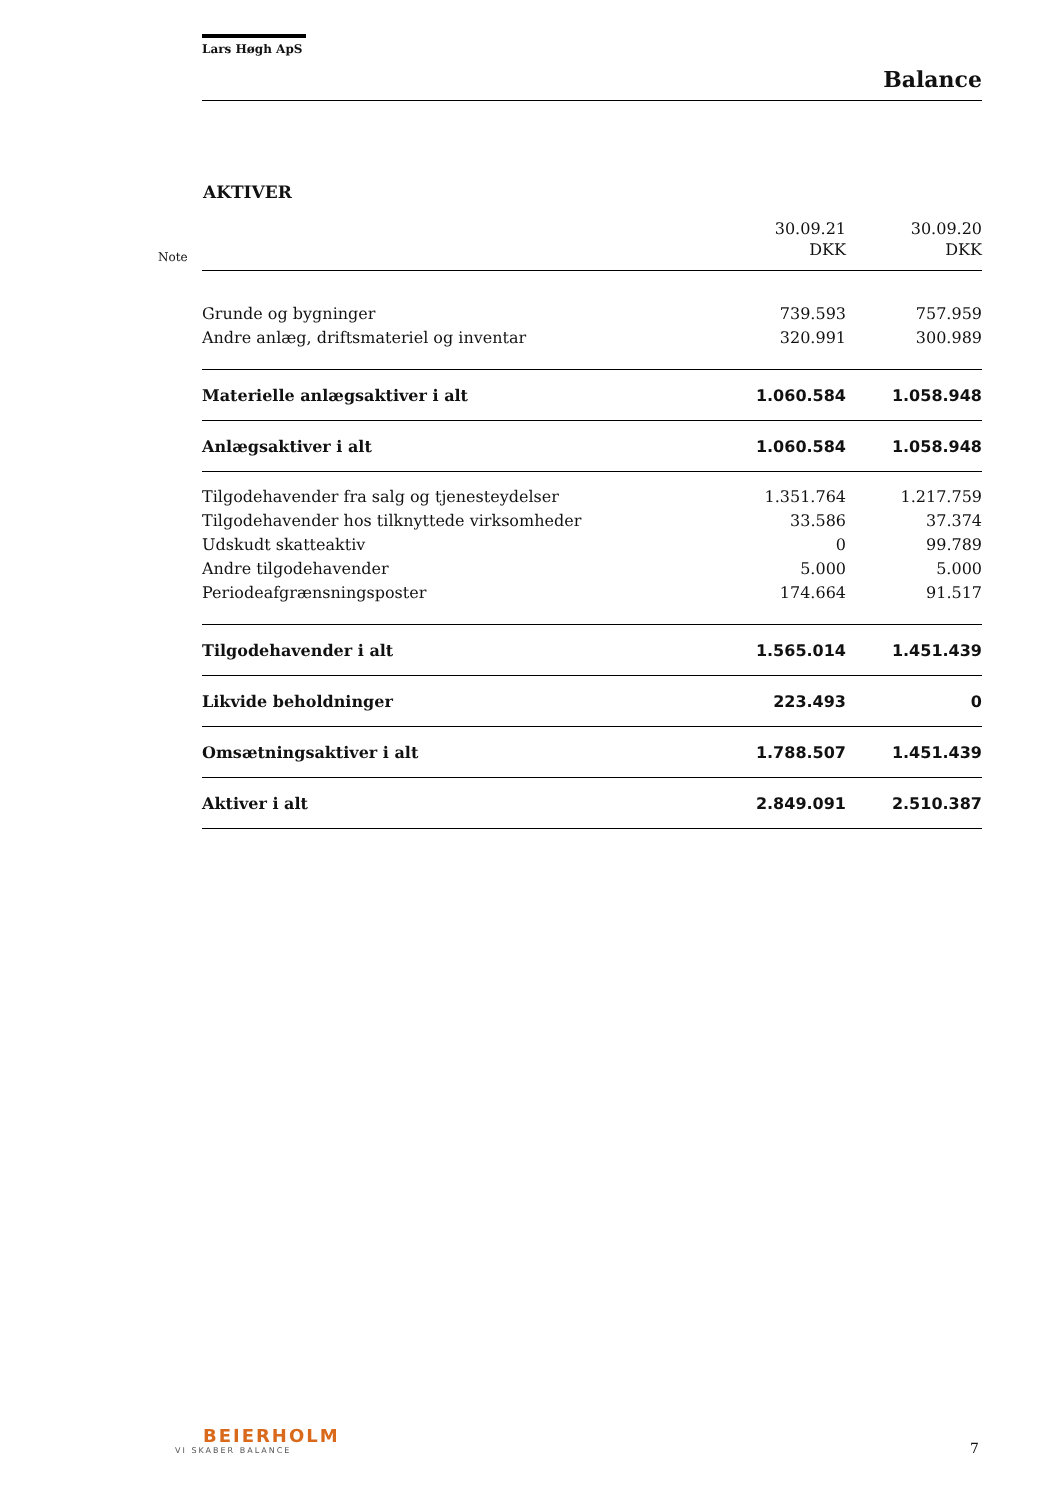Lars Høgh ApS
Balance
AKTIVER
Note
| | 30.09.21 | 30.09.20 |
| --- | --- | --- |
| | DKK | DKK |
| Grunde og bygninger | 739.593 | 757.959 |
| Andre anlæg, driftsmateriel og inventar | 320.991 | 300.989 |
| Materielle anlægsaktiver i alt | 1.060.584 | 1.058.948 |
| Anlægsaktiver i alt | 1.060.584 | 1.058.948 |
| Tilgodehavender fra salg og tjenesteydelser | 1.351.764 | 1.217.759 |
| Tilgodehavender hos tilknyttede virksomheder | 33.586 | 37.374 |
| Udskudt skatteaktiv | 0 | 99.789 |
| Andre tilgodehavender | 5.000 | 5.000 |
| Periodeafgrænsningsposter | 174.664 | 91.517 |
| Tilgodehavender i alt | 1.565.014 | 1.451.439 |
| Likvide beholdninger | 223.493 | 0 |
| Omsætningsaktiver i alt | 1.788.507 | 1.451.439 |
| Aktiver i alt | 2.849.091 | 2.510.387 |
BEIERHOLM
VI SKABER BALANCE
7